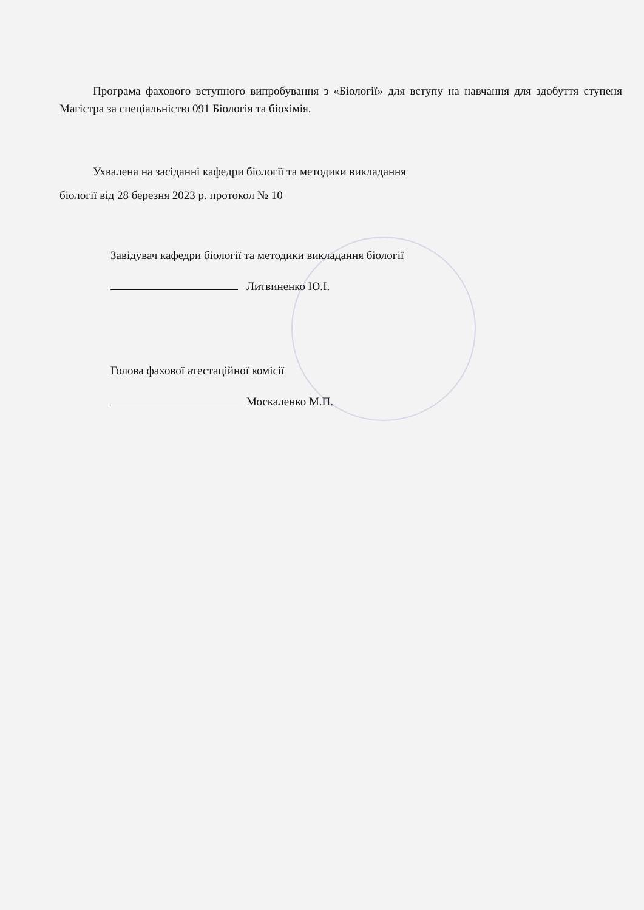Програма фахового вступного випробування з «Біології» для вступу на навчання для здобуття ступеня Магістра за спеціальністю 091 Біологія та біохімія.
Ухвалена на засіданні кафедри біології та методики викладання
біології від 28 березня 2023 р. протокол № 10
Завідувач кафедри біології та методики викладання біології
Литвиненко Ю.І.
Голова фахової атестаційної комісії
Москаленко М.П.